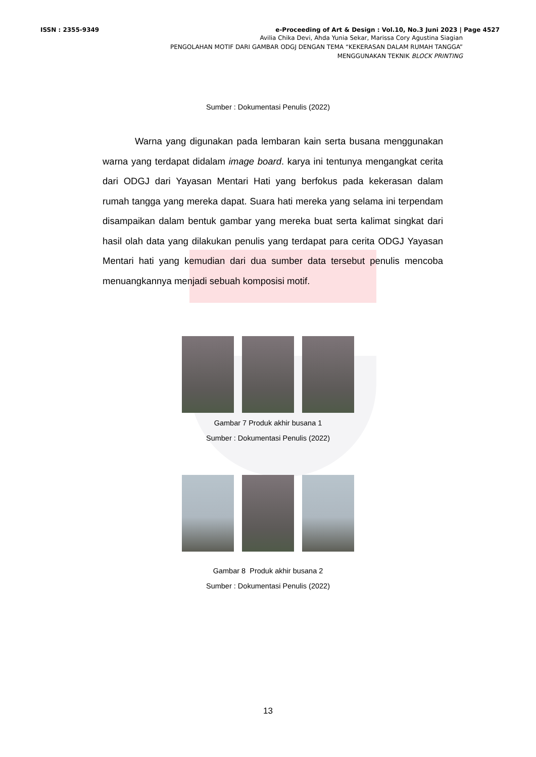ISSN : 2355-9349 e-Proceeding of Art & Design : Vol.10, No.3 Juni 2023 | Page 4527
Avilia Chika Devi, Ahda Yunia Sekar, Marissa Cory Agustina Siagian
PENGOLAHAN MOTIF DARI GAMBAR ODGJ DENGAN TEMA “KEKERASAN DALAM RUMAH TANGGA”
MENGGUNAKAN TEKNIK BLOCK PRINTING
Sumber : Dokumentasi Penulis (2022)
Warna yang digunakan pada lembaran kain serta busana menggunakan warna yang terdapat didalam image board. karya ini tentunya mengangkat cerita dari ODGJ dari Yayasan Mentari Hati yang berfokus pada kekerasan dalam rumah tangga yang mereka dapat. Suara hati mereka yang selama ini terpendam disampaikan dalam bentuk gambar yang mereka buat serta kalimat singkat dari hasil olah data yang dilakukan penulis yang terdapat para cerita ODGJ Yayasan Mentari hati yang kemudian dari dua sumber data tersebut penulis mencoba menuangkannya menjadi sebuah komposisi motif.
Gambar 7 Produk akhir busana 1
Sumber : Dokumentasi Penulis (2022)
Gambar 8 Produk akhir busana 2
Sumber : Dokumentasi Penulis (2022)
13